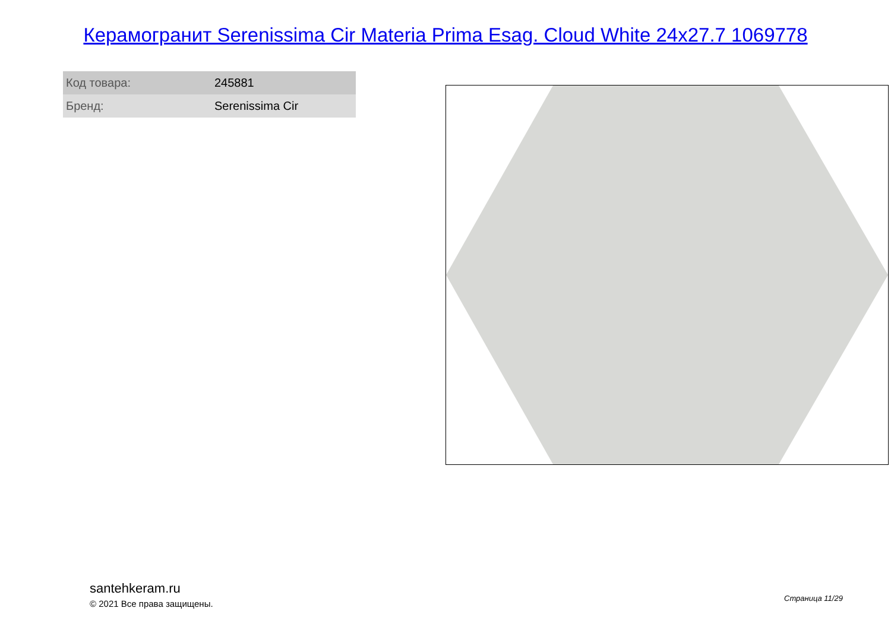Керамогранит Serenissima Cir Materia Prima Esag. Cloud White 24x27.7 1069778
| Код товара: | 245881 |
| Бренд: | Serenissima Cir |
santehkeram.ru
© 2021 Все права защищены.
Страница 11/29